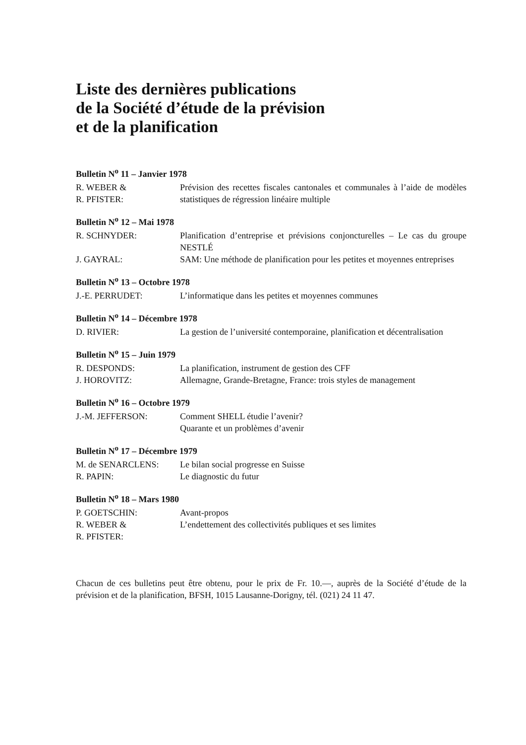Liste des dernières publications
de la Société d’étude de la prévision
et de la planification
Bulletin N<sup>o</sup> 11 – Janvier 1978
| R. WEBER & R. PFISTER: | Prévision des recettes fiscales cantonales et communales à l’aide de modèles statistiques de régression linéaire multiple |
Bulletin N<sup>o</sup> 12 – Mai 1978
| R. SCHNYDER: | Planification d’entreprise et prévisions conjoncturelles – Le cas du groupe NESTLÉ |
| J. GAYRAL: | SAM: Une méthode de planification pour les petites et moyennes entreprises |
Bulletin N<sup>o</sup> 13 – Octobre 1978
| J.-E. PERRUDET: | L’informatique dans les petites et moyennes communes |
Bulletin N<sup>o</sup> 14 – Décembre 1978
| D. RIVIER: | La gestion de l’université contemporaine, planification et décentralisation |
Bulletin N<sup>o</sup> 15 – Juin 1979
| R. DESPONDS: | La planification, instrument de gestion des CFF |
| J. HOROVITZ: | Allemagne, Grande-Bretagne, France: trois styles de management |
Bulletin N<sup>o</sup> 16 – Octobre 1979
| J.-M. JEFFERSON: | Comment SHELL étudie l’avenir? Quarante et un problèmes d’avenir |
Bulletin N<sup>o</sup> 17 – Décembre 1979
| M. de SENARCLENS: | Le bilan social progresse en Suisse |
| R. PAPIN: | Le diagnostic du futur |
Bulletin N<sup>o</sup> 18 – Mars 1980
| P. GOETSCHIN: | Avant-propos |
| R. WEBER & R. PFISTER: | L’endettement des collectivités publiques et ses limites |
Chacun de ces bulletins peut être obtenu, pour le prix de Fr. 10.—, auprès de la Société d’étude de la prévision et de la planification, BFSH, 1015 Lausanne-Dorigny, tél. (021) 24 11 47.